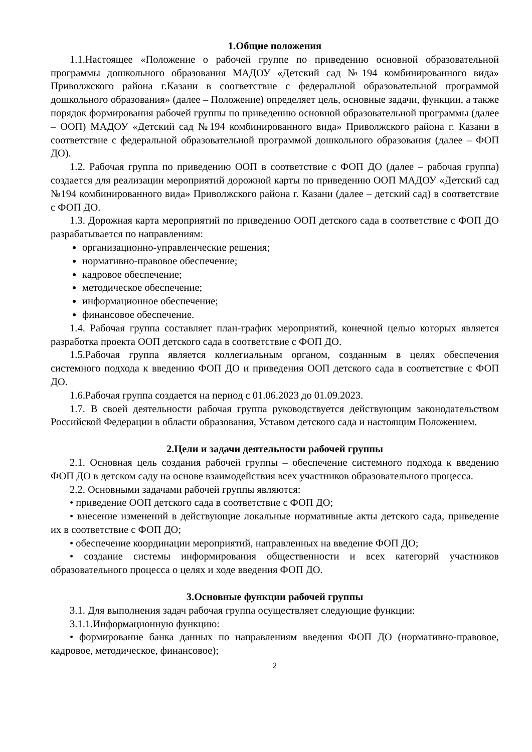1.Общие положения
1.1.Настоящее «Положение о рабочей группе по приведению основной образовательной программы дошкольного образования МАДОУ «Детский сад №194 комбинированного вида» Приволжского района г.Казани в соответствие с федеральной образовательной программой дошкольного образования» (далее – Положение) определяет цель, основные задачи, функции, а также порядок формирования рабочей группы по приведению основной образовательной программы (далее – ООП) МАДОУ «Детский сад №194 комбинированного вида» Приволжского района г. Казани в соответствие с федеральной образовательной программой дошкольного образования (далее – ФОП ДО).
1.2. Рабочая группа по приведению ООП в соответствие с ФОП ДО (далее – рабочая группа) создается для реализации мероприятий дорожной карты по приведению ООП МАДОУ «Детский сад №194 комбинированного вида» Приволжского района г. Казани (далее – детский сад) в соответствие с ФОП ДО.
1.3. Дорожная карта мероприятий по приведению ООП детского сада в соответствие с ФОП ДО разрабатывается по направлениям:
организационно-управленческие решения;
нормативно-правовое обеспечение;
кадровое обеспечение;
методическое обеспечение;
информационное обеспечение;
финансовое обеспечение.
1.4. Рабочая группа составляет план-график мероприятий, конечной целью которых является разработка проекта ООП детского сада в соответствие с ФОП ДО.
1.5.Рабочая группа является коллегиальным органом, созданным в целях обеспечения системного подхода к введению ФОП ДО и приведения ООП детского сада в соответствие с ФОП ДО.
1.6.Рабочая группа создается на период с 01.06.2023 до 01.09.2023.
1.7. В своей деятельности рабочая группа руководствуется действующим законодательством Российской Федерации в области образования, Уставом детского сада и настоящим Положением.
2.Цели и задачи деятельности рабочей группы
2.1. Основная цель создания рабочей группы – обеспечение системного подхода к введению ФОП ДО в детском саду на основе взаимодействия всех участников образовательного процесса.
2.2. Основными задачами рабочей группы являются:
• приведение ООП детского сада в соответствие с ФОП ДО;
• внесение изменений в действующие локальные нормативные акты детского сада, приведение их в соответствие с ФОП ДО;
• обеспечение координации мероприятий, направленных на введение ФОП ДО;
• создание системы информирования общественности и всех категорий участников образовательного процесса о целях и ходе введения ФОП ДО.
3.Основные функции рабочей группы
3.1. Для выполнения задач рабочая группа осуществляет следующие функции:
3.1.1.Информационную функцию:
• формирование банка данных по направлениям введения ФОП ДО (нормативно-правовое, кадровое, методическое, финансовое);
2